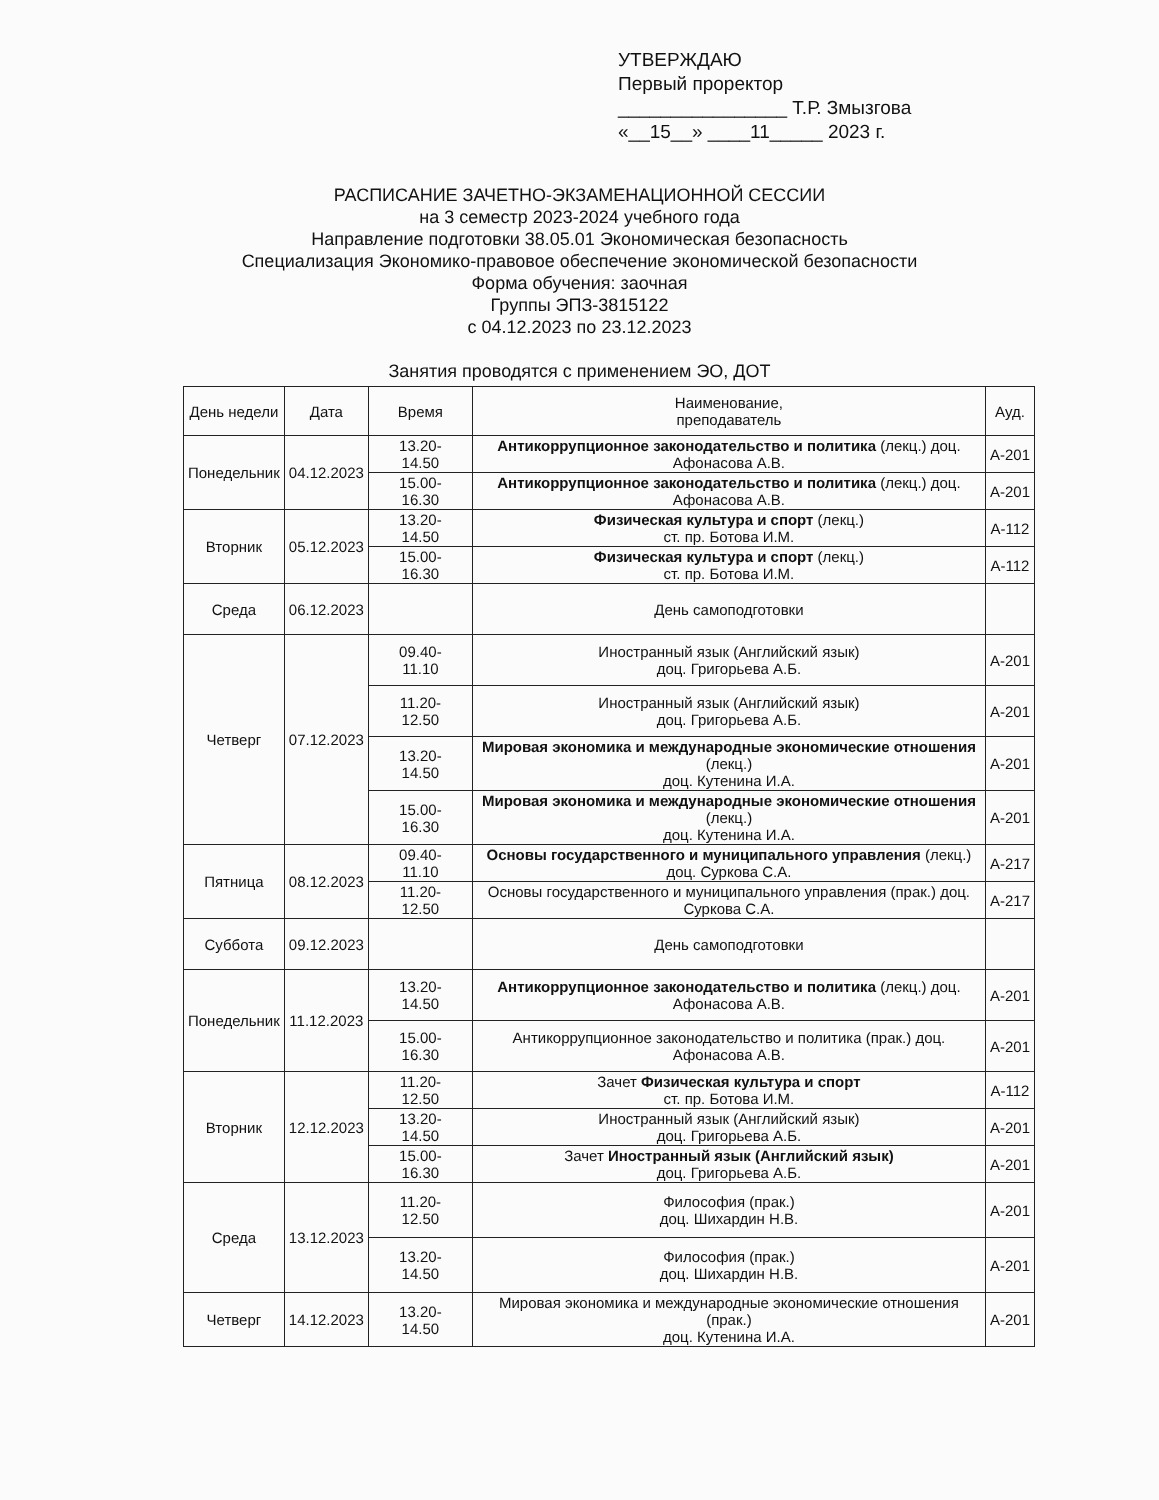УТВЕРЖДАЮ
Первый проректор
________________ Т.Р. Змызгова
«__15__» ____11_____ 2023 г.
РАСПИСАНИЕ ЗАЧЕТНО-ЭКЗАМЕНАЦИОННОЙ СЕССИИ
на 3 семестр 2023-2024 учебного года
Направление подготовки 38.05.01 Экономическая безопасность
Специализация Экономико-правовое обеспечение экономической безопасности
Форма обучения: заочная
Группы ЭПЗ-3815122
с 04.12.2023 по 23.12.2023
Занятия проводятся с применением ЭО, ДОТ
| День недели | Дата | Время | Наименование, преподаватель | Ауд. |
| --- | --- | --- | --- | --- |
| Понедельник | 04.12.2023 | 13.20- 14.50 | Антикоррупционное законодательство и политика (лекц.) доц. Афонасова А.В. | А-201 |
| | | 15.00- 16.30 | Антикоррупционное законодательство и политика (лекц.) доц. Афонасова А.В. | А-201 |
| Вторник | 05.12.2023 | 13.20- 14.50 | Физическая культура и спорт (лекц.) ст. пр. Ботова И.М. | А-112 |
| | | 15.00- 16.30 | Физическая культура и спорт (лекц.) ст. пр. Ботова И.М. | А-112 |
| Среда | 06.12.2023 | | День самоподготовки | |
| Четверг | 07.12.2023 | 09.40- 11.10 | Иностранный язык (Английский язык) доц. Григорьева А.Б. | А-201 |
| | | 11.20- 12.50 | Иностранный язык (Английский язык) доц. Григорьева А.Б. | А-201 |
| | | 13.20- 14.50 | Мировая экономика и международные экономические отношения (лекц.) доц. Кутенина И.А. | А-201 |
| | | 15.00- 16.30 | Мировая экономика и международные экономические отношения (лекц.) доц. Кутенина И.А. | А-201 |
| Пятница | 08.12.2023 | 09.40- 11.10 | Основы государственного и муниципального управления (лекц.) доц. Суркова С.А. | А-217 |
| | | 11.20- 12.50 | Основы государственного и муниципального управления (прак.) доц. Суркова С.А. | А-217 |
| Суббота | 09.12.2023 | | День самоподготовки | |
| Понедельник | 11.12.2023 | 13.20- 14.50 | Антикоррупционное законодательство и политика (лекц.) доц. Афонасова А.В. | А-201 |
| | | 15.00- 16.30 | Антикоррупционное законодательство и политика (прак.) доц. Афонасова А.В. | А-201 |
| Вторник | 12.12.2023 | 11.20- 12.50 | Зачет Физическая культура и спорт ст. пр. Ботова И.М. | А-112 |
| | | 13.20- 14.50 | Иностранный язык (Английский язык) доц. Григорьева А.Б. | А-201 |
| | | 15.00- 16.30 | Зачет Иностранный язык (Английский язык) доц. Григорьева А.Б. | А-201 |
| Среда | 13.12.2023 | 11.20- 12.50 | Философия (прак.) доц. Шихардин Н.В. | А-201 |
| | | 13.20- 14.50 | Философия (прак.) доц. Шихардин Н.В. | А-201 |
| Четверг | 14.12.2023 | 13.20- 14.50 | Мировая экономика и международные экономические отношения (прак.) доц. Кутенина И.А. | А-201 |